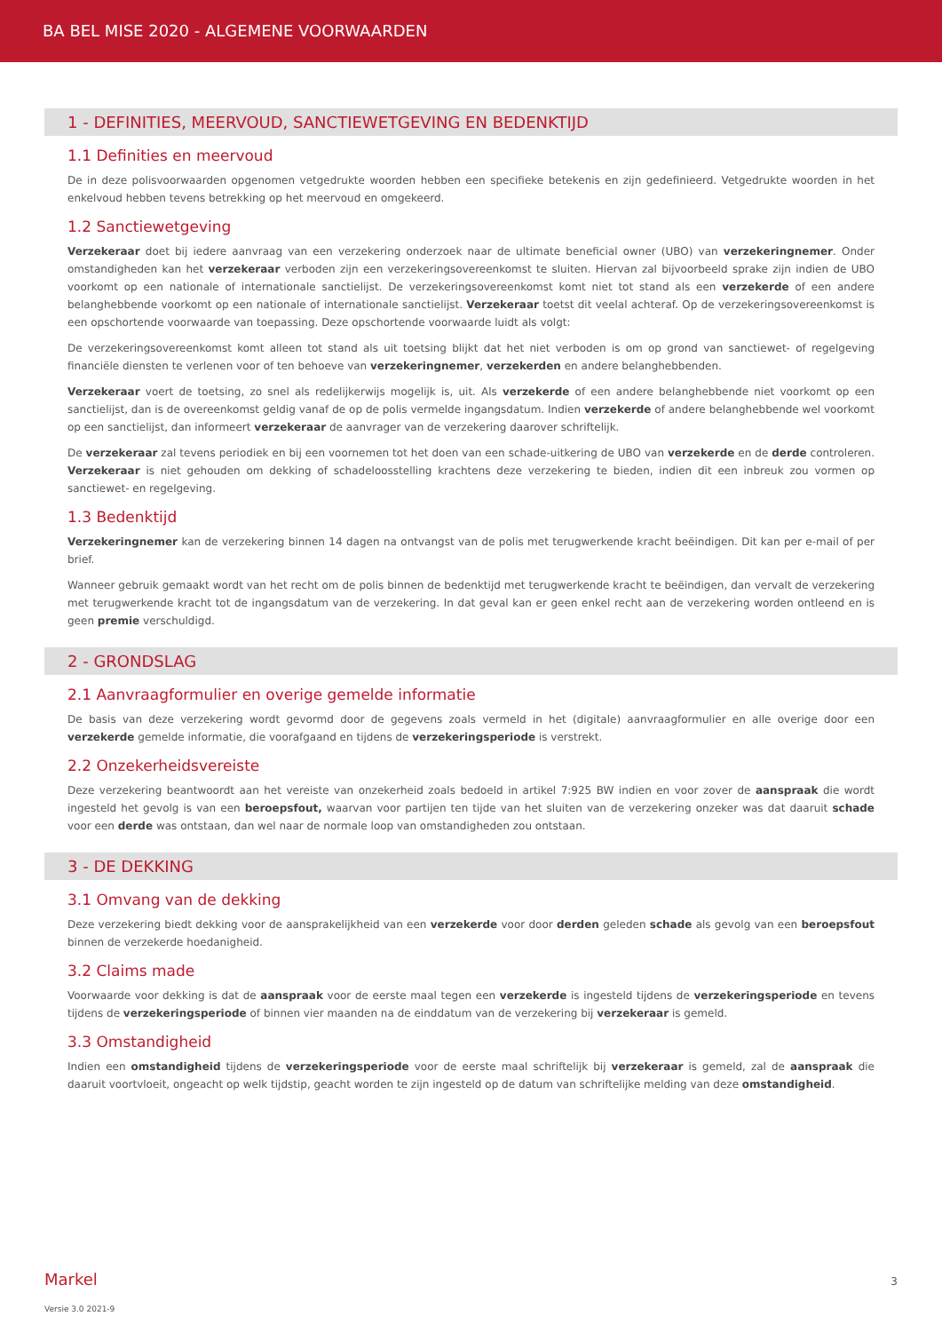BA BEL MISE 2020 - ALGEMENE VOORWAARDEN
1 - DEFINITIES, MEERVOUD, SANCTIEWETGEVING EN BEDENKTIJD
1.1 Definities en meervoud
De in deze polisvoorwaarden opgenomen vetgedrukte woorden hebben een specifieke betekenis en zijn gedefinieerd. Vetgedrukte woorden in het enkelvoud hebben tevens betrekking op het meervoud en omgekeerd.
1.2 Sanctiewetgeving
Verzekeraar doet bij iedere aanvraag van een verzekering onderzoek naar de ultimate beneficial owner (UBO) van verzekeringnemer. Onder omstandigheden kan het verzekeraar verboden zijn een verzekeringsovereenkomst te sluiten. Hiervan zal bijvoorbeeld sprake zijn indien de UBO voorkomt op een nationale of internationale sanctielijst. De verzekeringsovereenkomst komt niet tot stand als een verzekerde of een andere belanghebbende voorkomt op een nationale of internationale sanctielijst. Verzekeraar toetst dit veelal achteraf. Op de verzekeringsovereenkomst is een opschortende voorwaarde van toepassing. Deze opschortende voorwaarde luidt als volgt:
De verzekeringsovereenkomst komt alleen tot stand als uit toetsing blijkt dat het niet verboden is om op grond van sanctiewet- of regelgeving financiële diensten te verlenen voor of ten behoeve van verzekeringnemer, verzekerden en andere belanghebbenden.
Verzekeraar voert de toetsing, zo snel als redelijkerwijs mogelijk is, uit. Als verzekerde of een andere belanghebbende niet voorkomt op een sanctielijst, dan is de overeenkomst geldig vanaf de op de polis vermelde ingangsdatum. Indien verzekerde of andere belanghebbende wel voorkomt op een sanctielijst, dan informeert verzekeraar de aanvrager van de verzekering daarover schriftelijk.
De verzekeraar zal tevens periodiek en bij een voornemen tot het doen van een schade-uitkering de UBO van verzekerde en de derde controleren. Verzekeraar is niet gehouden om dekking of schadeloosstelling krachtens deze verzekering te bieden, indien dit een inbreuk zou vormen op sanctiewet- en regelgeving.
1.3 Bedenktijd
Verzekeringnemer kan de verzekering binnen 14 dagen na ontvangst van de polis met terugwerkende kracht beëindigen. Dit kan per e-mail of per brief.
Wanneer gebruik gemaakt wordt van het recht om de polis binnen de bedenktijd met terugwerkende kracht te beëindigen, dan vervalt de verzekering met terugwerkende kracht tot de ingangsdatum van de verzekering. In dat geval kan er geen enkel recht aan de verzekering worden ontleend en is geen premie verschuldigd.
2 - GRONDSLAG
2.1 Aanvraagformulier en overige gemelde informatie
De basis van deze verzekering wordt gevormd door de gegevens zoals vermeld in het (digitale) aanvraagformulier en alle overige door een verzekerde gemelde informatie, die voorafgaand en tijdens de verzekeringsperiode is verstrekt.
2.2 Onzekerheidsvereiste
Deze verzekering beantwoordt aan het vereiste van onzekerheid zoals bedoeld in artikel 7:925 BW indien en voor zover de aanspraak die wordt ingesteld het gevolg is van een beroepsfout, waarvan voor partijen ten tijde van het sluiten van de verzekering onzeker was dat daaruit schade voor een derde was ontstaan, dan wel naar de normale loop van omstandigheden zou ontstaan.
3 - DE DEKKING
3.1 Omvang van de dekking
Deze verzekering biedt dekking voor de aansprakelijkheid van een verzekerde voor door derden geleden schade als gevolg van een beroepsfout binnen de verzekerde hoedanigheid.
3.2 Claims made
Voorwaarde voor dekking is dat de aanspraak voor de eerste maal tegen een verzekerde is ingesteld tijdens de verzekeringsperiode en tevens tijdens de verzekeringsperiode of binnen vier maanden na de einddatum van de verzekering bij verzekeraar is gemeld.
3.3 Omstandigheid
Indien een omstandigheid tijdens de verzekeringsperiode voor de eerste maal schriftelijk bij verzekeraar is gemeld, zal de aanspraak die daaruit voortvloeit, ongeacht op welk tijdstip, geacht worden te zijn ingesteld op de datum van schriftelijke melding van deze omstandigheid.
Markel 3
Versie 3.0 2021-9